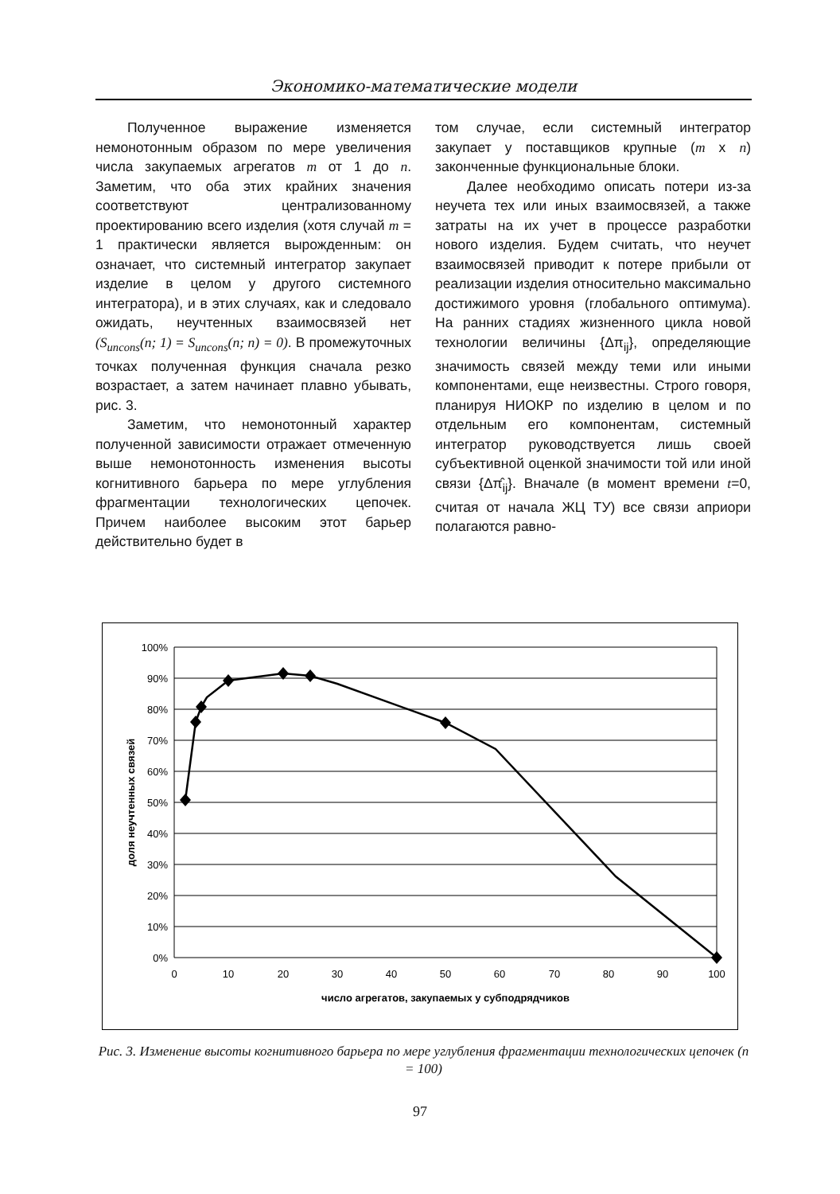Экономико-математические модели
Полученное выражение изменяется немонотонным образом по мере увеличения числа закупаемых агрегатов m от 1 до n. Заметим, что оба этих крайних значения соответствуют централизованному проектированию всего изделия (хотя случай m = 1 практически является вырожденным: он означает, что системный интегратор закупает изделие в целом у другого системного интегратора), и в этих случаях, как и следовало ожидать, неучтенных взаимосвязей нет (S<sub>uncons</sub>(n; 1) = S<sub>uncons</sub>(n; n) = 0). В промежуточных точках полученная функция сначала резко возрастает, а затем начинает плавно убывать, рис. 3.
Заметим, что немонотонный характер полученной зависимости отражает отмеченную выше немонотонность изменения высоты когнитивного барьера по мере углубления фрагментации технологических цепочек. Причем наиболее высоким этот барьер действительно будет в
том случае, если системный интегратор закупает у поставщиков крупные (m x n) законченные функциональные блоки.
Далее необходимо описать потери из-за неучета тех или иных взаимосвязей, а также затраты на их учет в процессе разработки нового изделия. Будем считать, что неучет взаимосвязей приводит к потере прибыли от реализации изделия относительно максимально достижимого уровня (глобального оптимума). На ранних стадиях жизненного цикла новой технологии величины {Δπ<sub>ij</sub>}, определяющие значимость связей между теми или иными компонентами, еще неизвестны. Строго говоря, планируя НИОКР по изделию в целом и по отдельным его компонентам, системный интегратор руководствуется лишь своей субъективной оценкой значимости той или иной связи {Δπ̂<sub>ij</sub>}. Вначале (в момент времени t=0, считая от начала ЖЦ ТУ) все связи априори полагаются равно-
100%
90%
80%
70%
60%
50%
40%
30%
20%
10%
0%
0
10
20
30
40
50
60
70
80
90
100
число агрегатов, закупаемых у субподрядчиков
доля неучтенных связей
Рис. 3. Изменение высоты когнитивного барьера по мере углубления фрагментации технологических цепочек (n = 100)
97